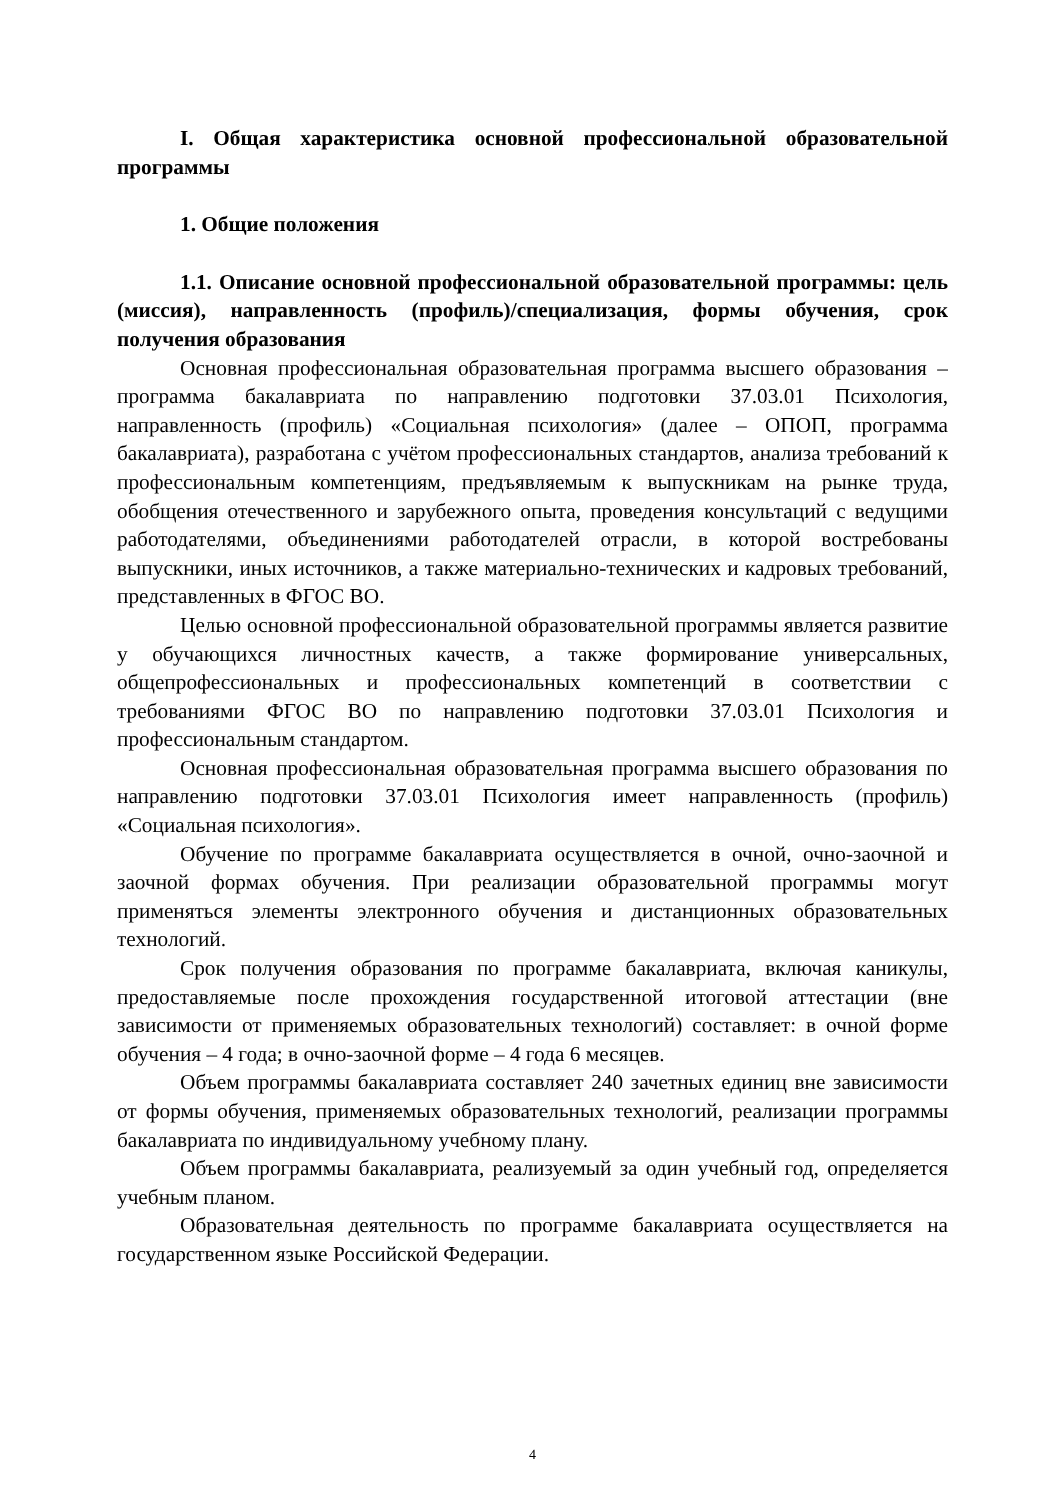I. Общая характеристика основной профессиональной образовательной программы
1. Общие положения
1.1. Описание основной профессиональной образовательной программы: цель (миссия), направленность (профиль)/специализация, формы обучения, срок получения образования
Основная профессиональная образовательная программа высшего образования – программа бакалавриата по направлению подготовки 37.03.01 Психология, направленность (профиль) «Социальная психология» (далее – ОПОП, программа бакалавриата), разработана с учётом профессиональных стандартов, анализа требований к профессиональным компетенциям, предъявляемым к выпускникам на рынке труда, обобщения отечественного и зарубежного опыта, проведения консультаций с ведущими работодателями, объединениями работодателей отрасли, в которой востребованы выпускники, иных источников, а также материально-технических и кадровых требований, представленных в ФГОС ВО.
Целью основной профессиональной образовательной программы является развитие у обучающихся личностных качеств, а также формирование универсальных, общепрофессиональных и профессиональных компетенций в соответствии с требованиями ФГОС ВО по направлению подготовки 37.03.01 Психология и профессиональным стандартом.
Основная профессиональная образовательная программа высшего образования по направлению подготовки 37.03.01 Психология имеет направленность (профиль) «Социальная психология».
Обучение по программе бакалавриата осуществляется в очной, очно-заочной и заочной формах обучения. При реализации образовательной программы могут применяться элементы электронного обучения и дистанционных образовательных технологий.
Срок получения образования по программе бакалавриата, включая каникулы, предоставляемые после прохождения государственной итоговой аттестации (вне зависимости от применяемых образовательных технологий) составляет: в очной форме обучения – 4 года; в очно-заочной форме – 4 года 6 месяцев.
Объем программы бакалавриата составляет 240 зачетных единиц вне зависимости от формы обучения, применяемых образовательных технологий, реализации программы бакалавриата по индивидуальному учебному плану.
Объем программы бакалавриата, реализуемый за один учебный год, определяется учебным планом.
Образовательная деятельность по программе бакалавриата осуществляется на государственном языке Российской Федерации.
4